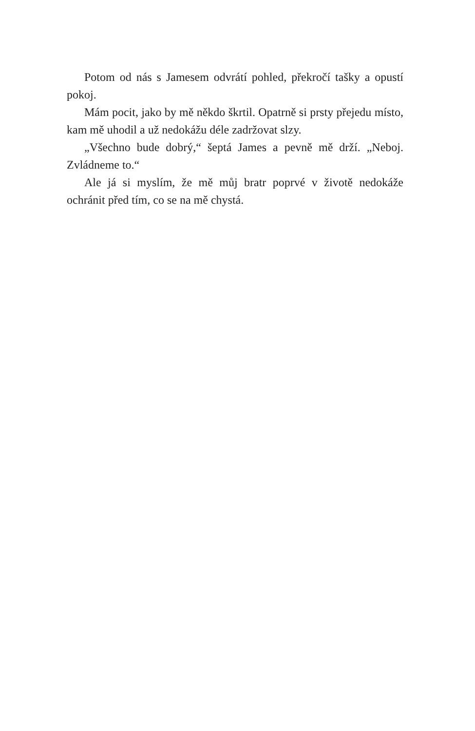Potom od nás s Jamesem odvrátí pohled, překročí tašky a opustí pokoj.
Mám pocit, jako by mě někdo škrtil. Opatrně si prsty přejedu místo, kam mě uhodil a už nedokážu déle zadržovat slzy.
„Všechno bude dobrý,“ šeptá James a pevně mě drží. „Neboj. Zvládneme to.“
Ale já si myslím, že mě můj bratr poprvé v životě nedokáže ochránit před tím, co se na mě chystá.